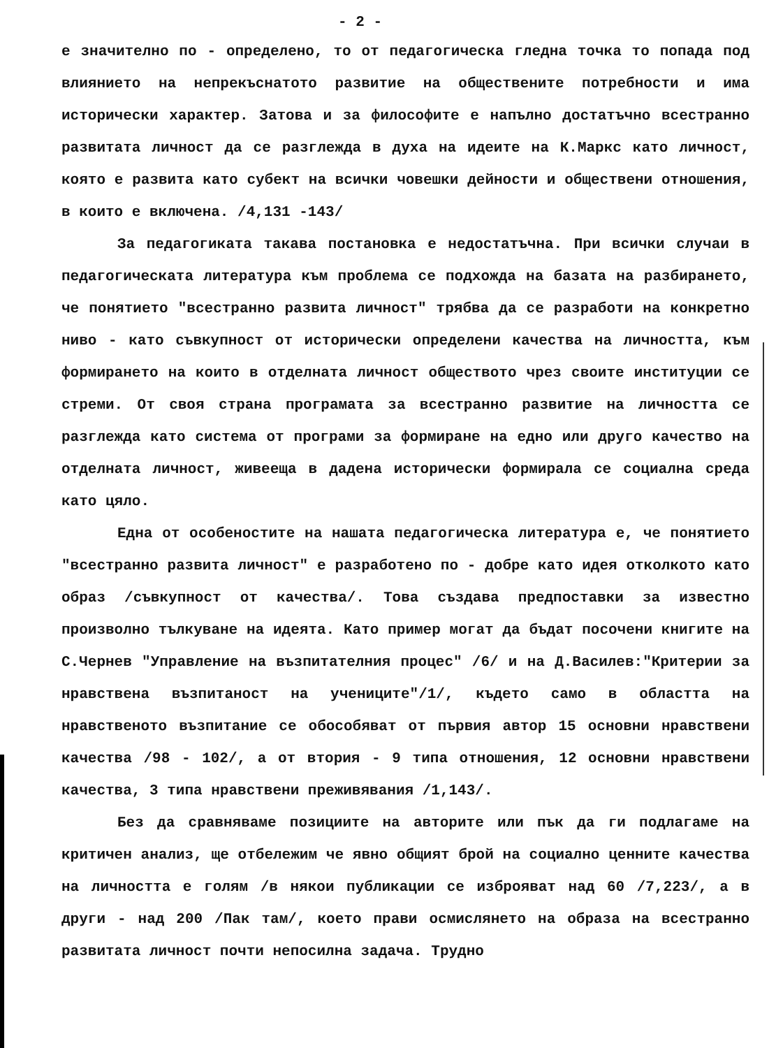- 2 -
е значително по - определено, то от педагогическа гледна точка то попада под влиянието на непрекъснатото развитие на обществените потребности и има исторически характер. Затова и за философите е напълно достатъчно всестранно развитата личност да се разглежда в духа на идеите на К.Маркс като личност, която е развита като субект на всички човешки дейности и обществени отношения, в които е включена. /4,131 -143/
За педагогиката такава постановка е недостатъчна. При всички случаи в педагогическата литература към проблема се подхожда на базата на разбирането, че понятието "всестранно развита личност" трябва да се разработи на конкретно ниво - като съвкупност от исторически определени качества на личността, към формирането на които в отделната личност обществото чрез своите институции се стреми. От своя страна програмата за всестранно развитие на личността се разглежда като система от програми за формиране на едно или друго качество на отделната личност, живееща в дадена исторически формирала се социална среда като цяло.
Една от особеностите на нашата педагогическа литература е, че понятието "всестранно развита личност" е разработено по - добре като идея отколкото като образ /съвкупност от качества/. Това създава предпоставки за известно произволно тълкуване на идеята. Като пример могат да бъдат посочени книгите на С.Чернев "Управление на възпитателния процес" /6/ и на Д.Василев:"Критерии за нравствена възпитаност на учениците"/1/, където само в областта на нравственото възпитание се обособяват от първия автор 15 основни нравствени качества /98 - 102/, а от втория - 9 типа отношения, 12 основни нравствени качества, 3 типа нравствени преживявания /1,143/.
Без да сравняваме позициите на авторите или пък да ги подлагаме на критичен анализ, ще отбележим че явно общият брой на социално ценните качества на личността е голям /в някои публикации се изброяват над 60 /7,223/, а в други - над 200 /Пак там/, което прави осмислянето на образа на всестранно развитата личност почти непосилна задача. Трудно